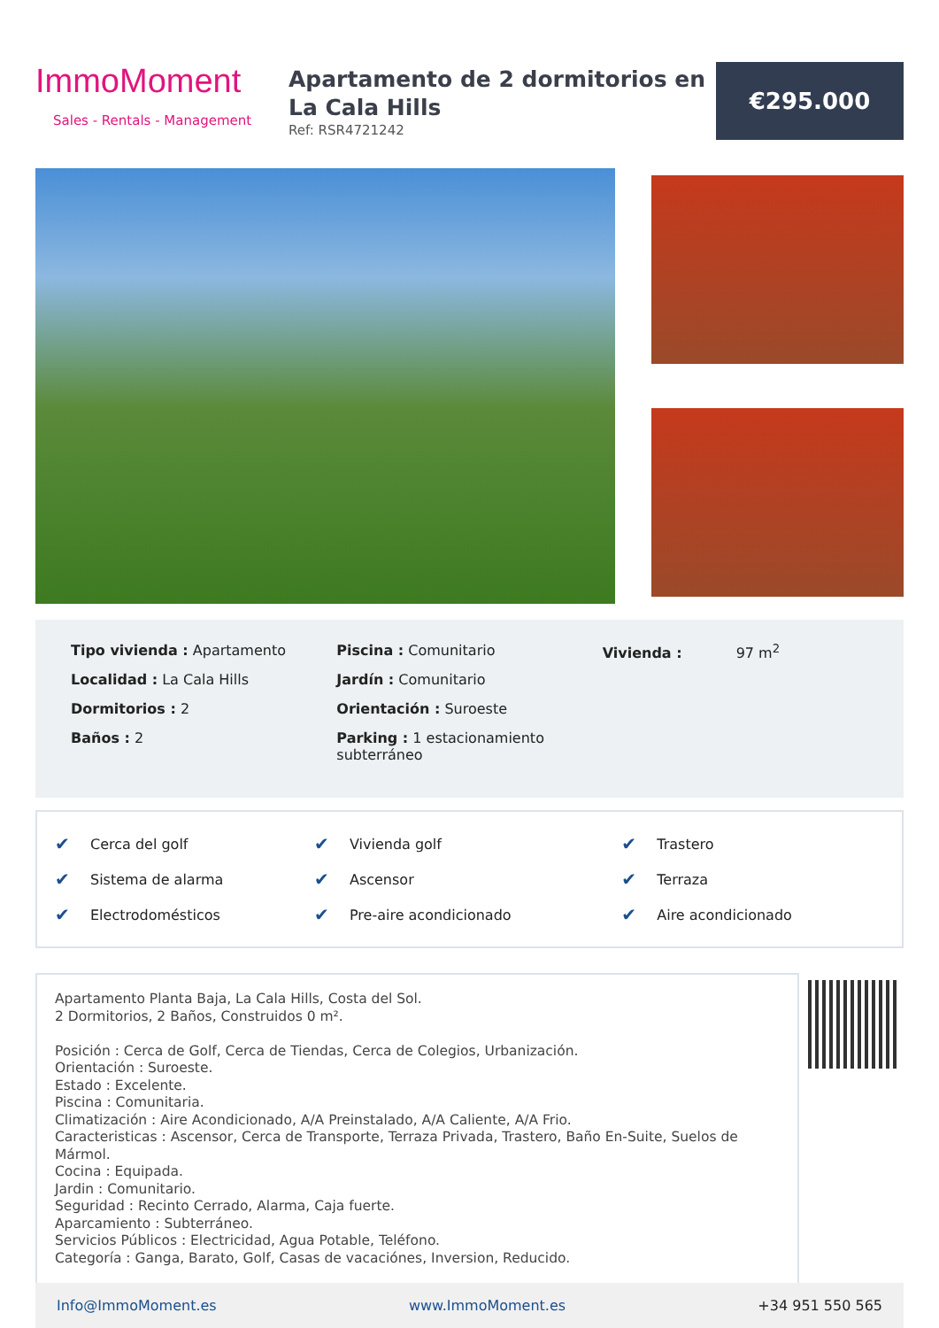ImmoMoment
Sales - Rentals - Management
Apartamento de 2 dormitorios en La Cala Hills
Ref: RSR4721242
€295.000
Tipo vivienda : Apartamento
Localidad : La Cala Hills
Dormitorios : 2
Baños : 2
Piscina : Comunitario
Jardín : Comunitario
Orientación : Suroeste
Parking : 1 estacionamiento subterráneo
Vivienda : 97 m<sup>2</sup>
| ✔ | Cerca del golf | ✔ | Vivienda golf | ✔ | Trastero |
| ✔ | Sistema de alarma | ✔ | Ascensor | ✔ | Terraza |
| ✔ | Electrodomésticos | ✔ | Pre-aire acondicionado | ✔ | Aire acondicionado |
Apartamento Planta Baja, La Cala Hills, Costa del Sol.
2 Dormitorios, 2 Baños, Construidos 0 m².
Posición : Cerca de Golf, Cerca de Tiendas, Cerca de Colegios, Urbanización.
Orientación : Suroeste.
Estado : Excelente.
Piscina : Comunitaria.
Climatización : Aire Acondicionado, A/A Preinstalado, A/A Caliente, A/A Frio.
Caracteristicas : Ascensor, Cerca de Transporte, Terraza Privada, Trastero, Baño En-Suite, Suelos de Mármol.
Cocina : Equipada.
Jardin : Comunitario.
Seguridad : Recinto Cerrado, Alarma, Caja fuerte.
Aparcamiento : Subterráneo.
Servicios Públicos : Electricidad, Agua Potable, Teléfono.
Categoría : Ganga, Barato, Golf, Casas de vacaciónes, Inversion, Reducido.
Info@ImmoMoment.es www.ImmoMoment.es +34 951 550 565